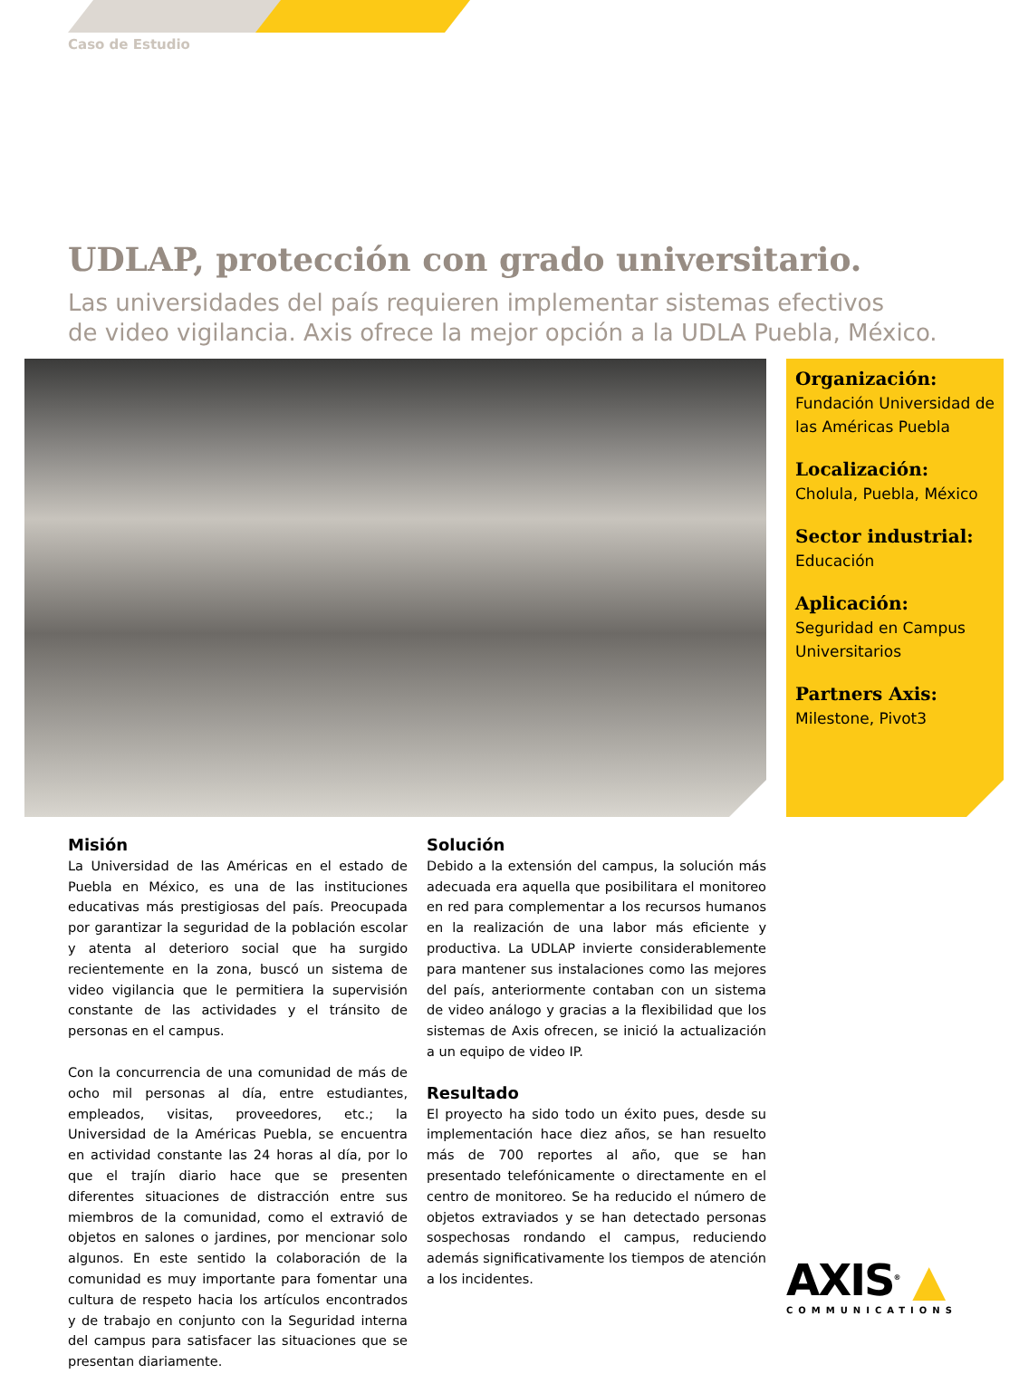Caso de Estudio
UDLAP, protección con grado universitario.
Las universidades del país requieren implementar sistemas efectivos
de video vigilancia. Axis ofrece la mejor opción a la UDLA Puebla, México.
Organización:
Fundación Universidad de las Américas Puebla
Localización:
Cholula, Puebla, México
Sector industrial:
Educación
Aplicación:
Seguridad en Campus Universitarios
Partners Axis:
Milestone, Pivot3
Misión
La Universidad de las Américas en el estado de Puebla en México, es una de las instituciones educativas más prestigiosas del país. Preocupada por garantizar la seguridad de la población escolar y atenta al deterioro social que ha surgido recientemente en la zona, buscó un sistema de video vigilancia que le permitiera la supervisión constante de las actividades y el tránsito de personas en el campus.
Con la concurrencia de una comunidad de más de ocho mil personas al día, entre estudiantes, empleados, visitas, proveedores, etc.; la Universidad de la Américas Puebla, se encuentra en actividad constante las 24 horas al día, por lo que el trajín diario hace que se presenten diferentes situaciones de distracción entre sus miembros de la comunidad, como el extravió de objetos en salones o jardines, por mencionar solo algunos. En este sentido la colaboración de la comunidad es muy importante para fomentar una cultura de respeto hacia los artículos encontrados y de trabajo en conjunto con la Seguridad interna del campus para satisfacer las situaciones que se presentan diariamente.
Solución
Debido a la extensión del campus, la solución más adecuada era aquella que posibilitara el monitoreo en red para complementar a los recursos humanos en la realización de una labor más eficiente y productiva. La UDLAP invierte considerablemente para mantener sus instalaciones como las mejores del país, anteriormente contaban con un sistema de video análogo y gracias a la flexibilidad que los sistemas de Axis ofrecen, se inició la actualización a un equipo de video IP.
Resultado
El proyecto ha sido todo un éxito pues, desde su implementación hace diez años, se han resuelto más de 700 reportes al año, que se han presentado telefónicamente o directamente en el centro de monitoreo. Se ha reducido el número de objetos extraviados y se han detectado personas sospechosas rondando el campus, reduciendo además significativamente los tiempos de atención a los incidentes.
AXIS<sup>®</sup> ▲
COMMUNICATIONS